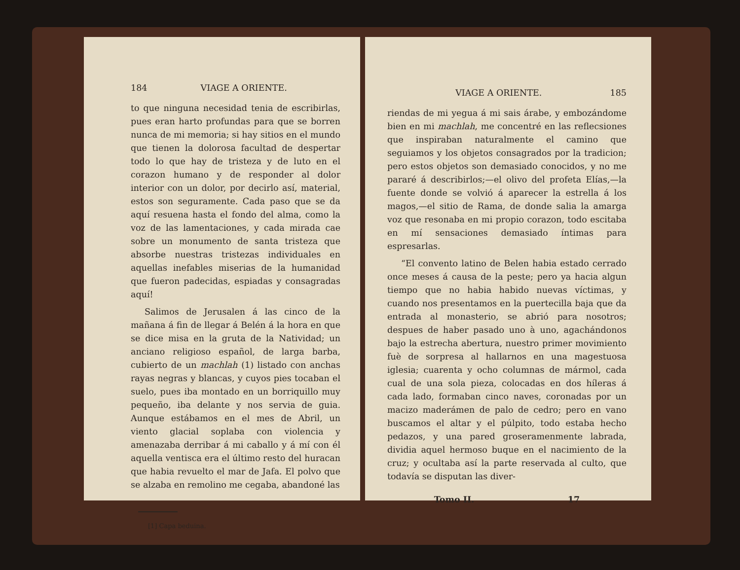184 VIAGE A ORIENTE.
to que ninguna necesidad tenia de escribirlas, pues eran harto profundas para que se borren nunca de mi memoria; si hay sitios en el mundo que tienen la dolorosa facultad de despertar todo lo que hay de tristeza y de luto en el corazon humano y de responder al dolor interior con un dolor, por decirlo así, material, estos son seguramente. Cada paso que se da aquí resuena hasta el fondo del alma, como la voz de las lamentaciones, y cada mirada cae sobre un monumento de santa tristeza que absorbe nuestras tristezas individuales en aquellas inefables miserias de la humanidad que fueron padecidas, espiadas y consagradas aquí!
Salimos de Jerusalen á las cinco de la mañana á fin de llegar á Belén á la hora en que se dice misa en la gruta de la Natividad; un anciano religioso español, de larga barba, cubierto de un machlah (1) listado con anchas rayas negras y blancas, y cuyos pies tocaban el suelo, pues iba montado en un borriquillo muy pequeño, iba delante y nos servia de guia. Aunque estábamos en el mes de Abril, un viento glacial soplaba con violencia y amenazaba derribar á mi caballo y á mí con él aquella ventisca era el último resto del huracan que habia revuelto el mar de Jafa. El polvo que se alzaba en remolino me cegaba, abandoné las
[1] Capa beduina.
VIAGE A ORIENTE. 185
riendas de mi yegua á mi sais árabe, y embozándome bien en mi machlah, me concentré en las reflecsiones que inspiraban naturalmente el camino que seguiamos y los objetos consagrados por la tradicion; pero estos objetos son demasiado conocidos, y no me pararé á describirlos;—el olivo del profeta Elías,—la fuente donde se volvió á aparecer la estrella á los magos,—el sitio de Rama, de donde salia la amarga voz que resonaba en mi propio corazon, todo escitaba en mí sensaciones demasiado íntimas para espresarlas.
“El convento latino de Belen habia estado cerrado once meses á causa de la peste; pero ya hacia algun tiempo que no habia habido nuevas víctimas, y cuando nos presentamos en la puertecilla baja que da entrada al monasterio, se abrió para nosotros; despues de haber pasado uno à uno, agachándonos bajo la estrecha abertura, nuestro primer movimiento fuè de sorpresa al hallarnos en una magestuosa iglesia; cuarenta y ocho columnas de mármol, cada cual de una sola pieza, colocadas en dos híleras á cada lado, formaban cinco naves, coronadas por un macizo maderámen de palo de cedro; pero en vano buscamos el altar y el púlpito, todo estaba hecho pedazos, y una pared groseramenmente labrada, dividia aquel hermoso buque en el nacimiento de la cruz; y ocultaba así la parte reservada al culto, que todavía se disputan las diver-
Tomo II. 17